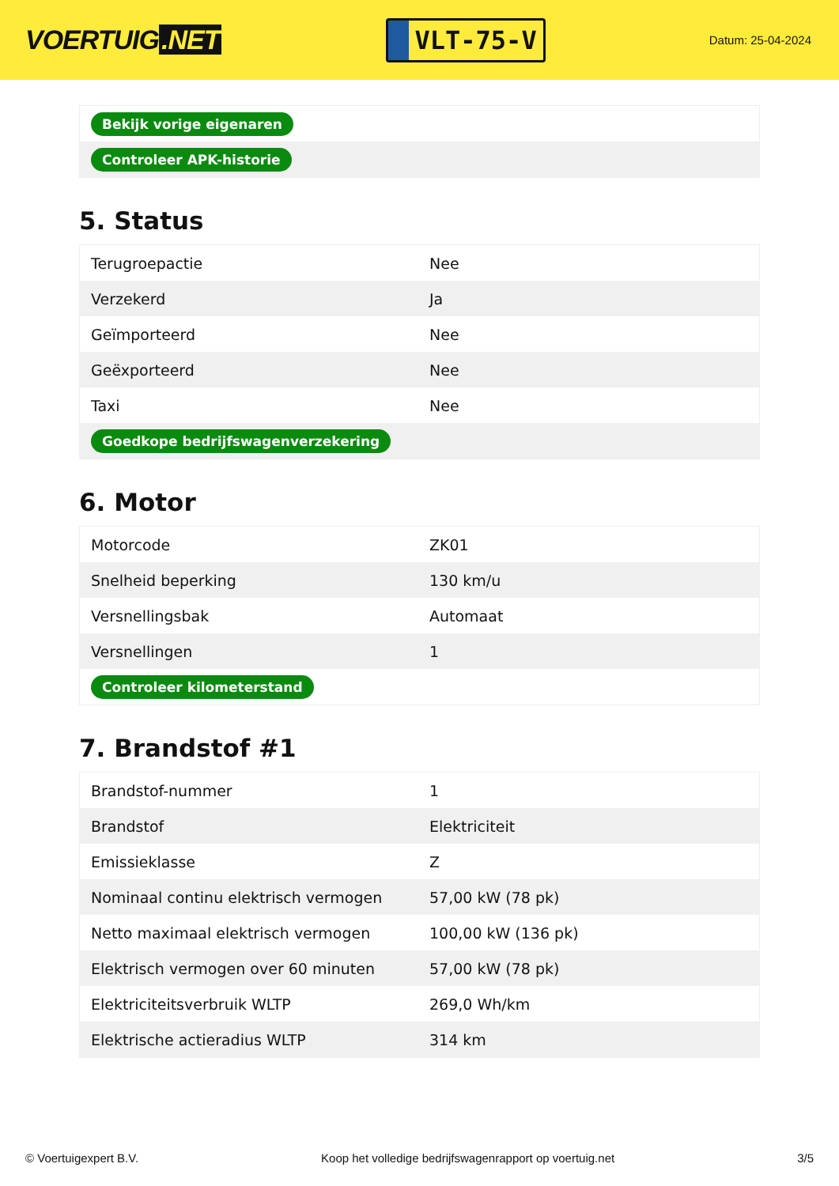VOERTUIG.NET
VLT-75-V
Datum: 25-04-2024
| Bekijk vorige eigenaren |
| Controleer APK-historie |
5. Status
| Terugroepactie | Nee |
| Verzekerd | Ja |
| Geïmporteerd | Nee |
| Geëxporteerd | Nee |
| Taxi | Nee |
| Goedkope bedrijfswagenverzekering | |
6. Motor
| Motorcode | ZK01 |
| Snelheid beperking | 130 km/u |
| Versnellingsbak | Automaat |
| Versnellingen | 1 |
| Controleer kilometerstand | |
7. Brandstof #1
| Brandstof-nummer | 1 |
| Brandstof | Elektriciteit |
| Emissieklasse | Z |
| Nominaal continu elektrisch vermogen | 57,00 kW (78 pk) |
| Netto maximaal elektrisch vermogen | 100,00 kW (136 pk) |
| Elektrisch vermogen over 60 minuten | 57,00 kW (78 pk) |
| Elektriciteitsverbruik WLTP | 269,0 Wh/km |
| Elektrische actieradius WLTP | 314 km |
© Voertuigexpert B.V. Koop het volledige bedrijfswagenrapport op voertuig.net 3/5